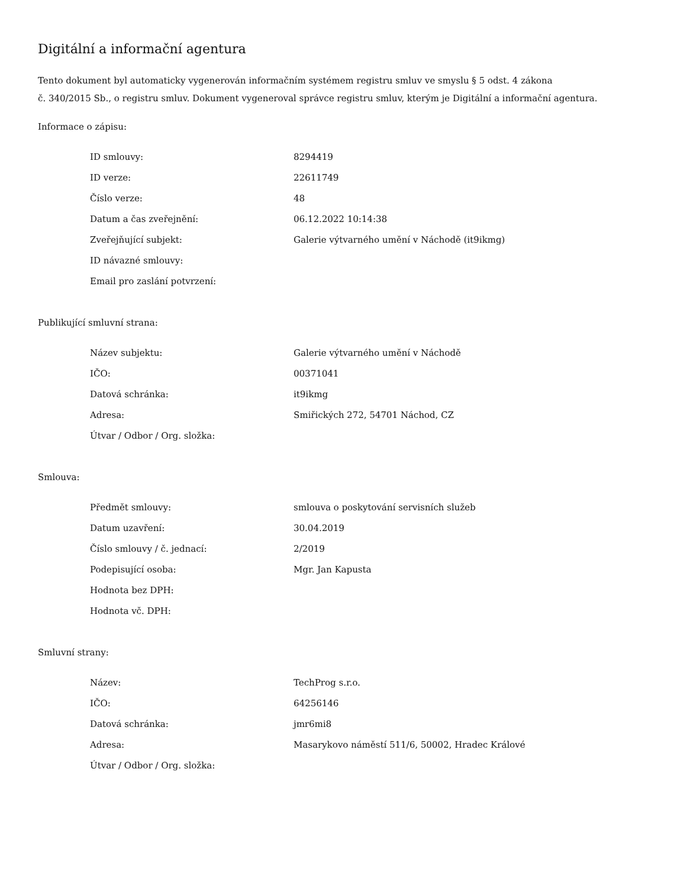Digitální a informační agentura
Tento dokument byl automaticky vygenerován informačním systémem registru smluv ve smyslu § 5 odst. 4 zákona
č. 340/2015 Sb., o registru smluv. Dokument vygeneroval správce registru smluv, kterým je Digitální a informační agentura.
Informace o zápisu:
| ID smlouvy: | 8294419 |
| ID verze: | 22611749 |
| Číslo verze: | 48 |
| Datum a čas zveřejnění: | 06.12.2022 10:14:38 |
| Zveřejňující subjekt: | Galerie výtvarného umění v Náchodě (it9ikmg) |
| ID návazné smlouvy: | |
| Email pro zaslání potvrzení: | |
Publikující smluvní strana:
| Název subjektu: | Galerie výtvarného umění v Náchodě |
| IČO: | 00371041 |
| Datová schránka: | it9ikmg |
| Adresa: | Smiřických 272, 54701 Náchod, CZ |
| Útvar / Odbor / Org. složka: | |
Smlouva:
| Předmět smlouvy: | smlouva o poskytování servisních služeb |
| Datum uzavření: | 30.04.2019 |
| Číslo smlouvy / č. jednací: | 2/2019 |
| Podepisující osoba: | Mgr. Jan Kapusta |
| Hodnota bez DPH: | |
| Hodnota vč. DPH: | |
Smluvní strany:
| Název: | TechProg s.r.o. |
| IČO: | 64256146 |
| Datová schránka: | jmr6mi8 |
| Adresa: | Masarykovo náměstí 511/6, 50002, Hradec Králové |
| Útvar / Odbor / Org. složka: | |